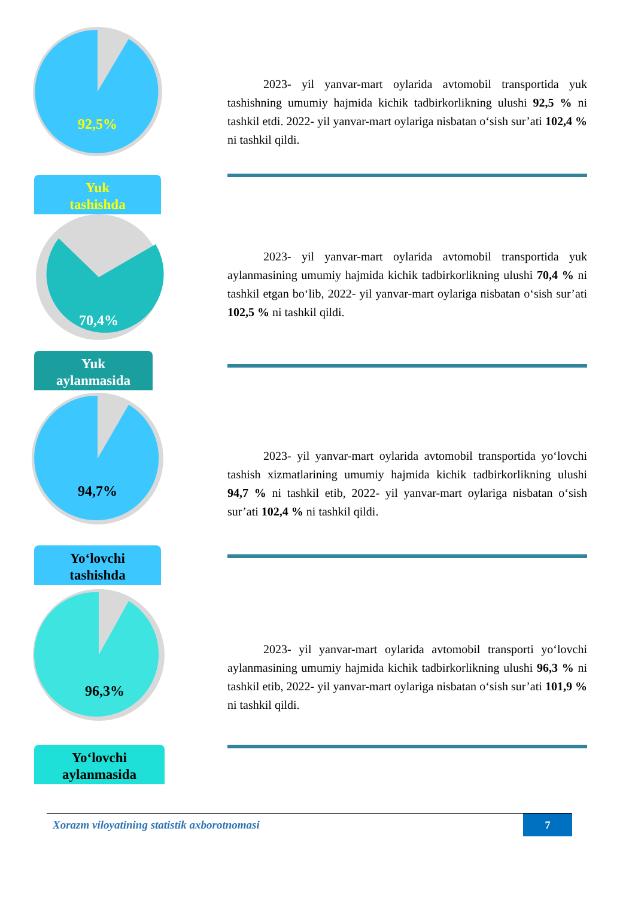92,5%
Yuk
tashishda
2023- yil yanvar-mart oylarida avtomobil transportida yuk tashishning umumiy hajmida kichik tadbirkorlikning ulushi 92,5 % ni tashkil etdi. 2022- yil yanvar-mart oylariga nisbatan o‘sish sur’ati 102,4 % ni tashkil qildi.
70,4%
Yuk
aylanmasida
2023- yil yanvar-mart oylarida avtomobil transportida yuk aylanmasining umumiy hajmida kichik tadbirkorlikning ulushi 70,4 % ni tashkil etgan bo‘lib, 2022- yil yanvar-mart oylariga nisbatan o‘sish sur’ati 102,5 % ni tashkil qildi.
94,7%
Yo‘lovchi
tashishda
2023- yil yanvar-mart oylarida avtomobil transportida yo‘lovchi tashish xizmatlarining umumiy hajmida kichik tadbirkorlikning ulushi 94,7 % ni tashkil etib, 2022- yil yanvar-mart oylariga nisbatan o‘sish sur’ati 102,4 % ni tashkil qildi.
96,3%
Yo‘lovchi
aylanmasida
2023- yil yanvar-mart oylarida avtomobil transporti yo‘lovchi aylanmasining umumiy hajmida kichik tadbirkorlikning ulushi 96,3 % ni tashkil etib, 2022- yil yanvar-mart oylariga nisbatan o‘sish sur’ati 101,9 % ni tashkil qildi.
Xorazm viloyatining statistik axborotnomasi
7